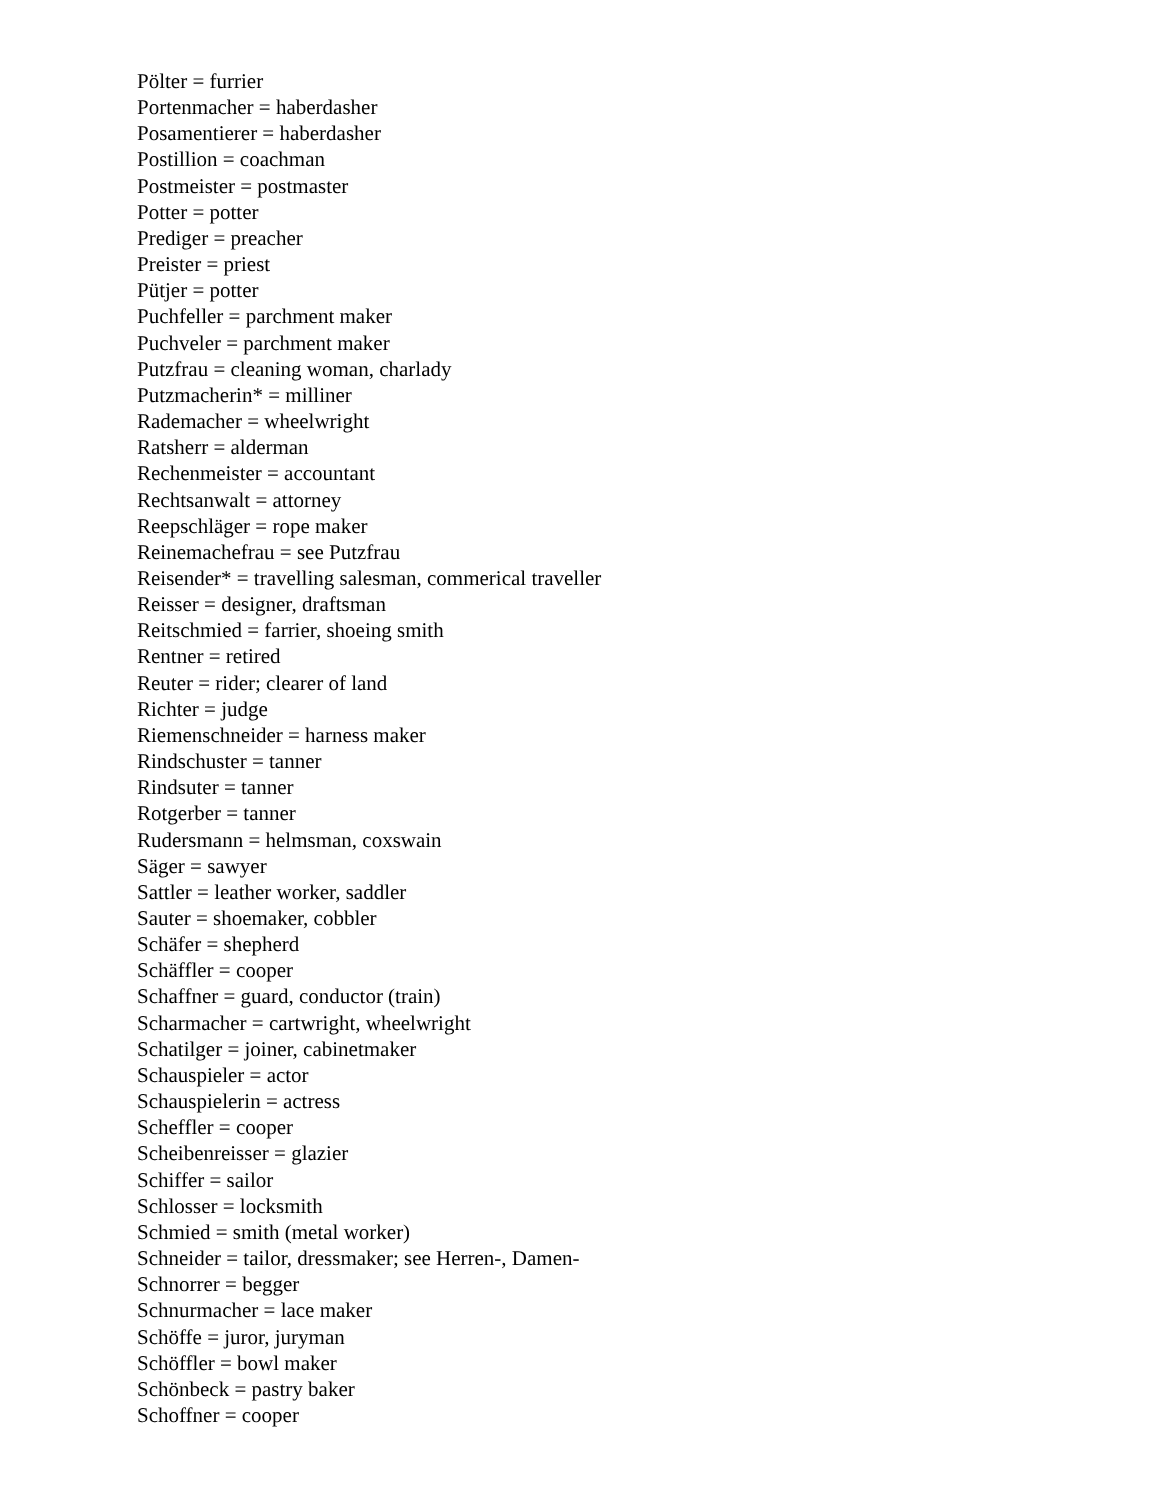Pölter = furrier
Portenmacher = haberdasher
Posamentierer = haberdasher
Postillion = coachman
Postmeister = postmaster
Potter = potter
Prediger = preacher
Preister = priest
Pütjer = potter
Puchfeller = parchment maker
Puchveler = parchment maker
Putzfrau = cleaning woman, charlady
Putzmacherin* = milliner
Rademacher = wheelwright
Ratsherr = alderman
Rechenmeister = accountant
Rechtsanwalt = attorney
Reepschläger = rope maker
Reinemachefrau = see Putzfrau
Reisender* = travelling salesman, commerical traveller
Reisser = designer, draftsman
Reitschmied = farrier, shoeing smith
Rentner = retired
Reuter = rider; clearer of land
Richter = judge
Riemenschneider = harness maker
Rindschuster = tanner
Rindsuter = tanner
Rotgerber = tanner
Rudersmann = helmsman, coxswain
Säger = sawyer
Sattler = leather worker, saddler
Sauter = shoemaker, cobbler
Schäfer = shepherd
Schäffler = cooper
Schaffner = guard, conductor (train)
Scharmacher = cartwright, wheelwright
Schatilger = joiner, cabinetmaker
Schauspieler = actor
Schauspielerin = actress
Scheffler = cooper
Scheibenreisser = glazier
Schiffer = sailor
Schlosser = locksmith
Schmied = smith (metal worker)
Schneider = tailor, dressmaker; see Herren-, Damen-
Schnorrer = begger
Schnurmacher = lace maker
Schöffe = juror, juryman
Schöffler = bowl maker
Schönbeck = pastry baker
Schoffner = cooper